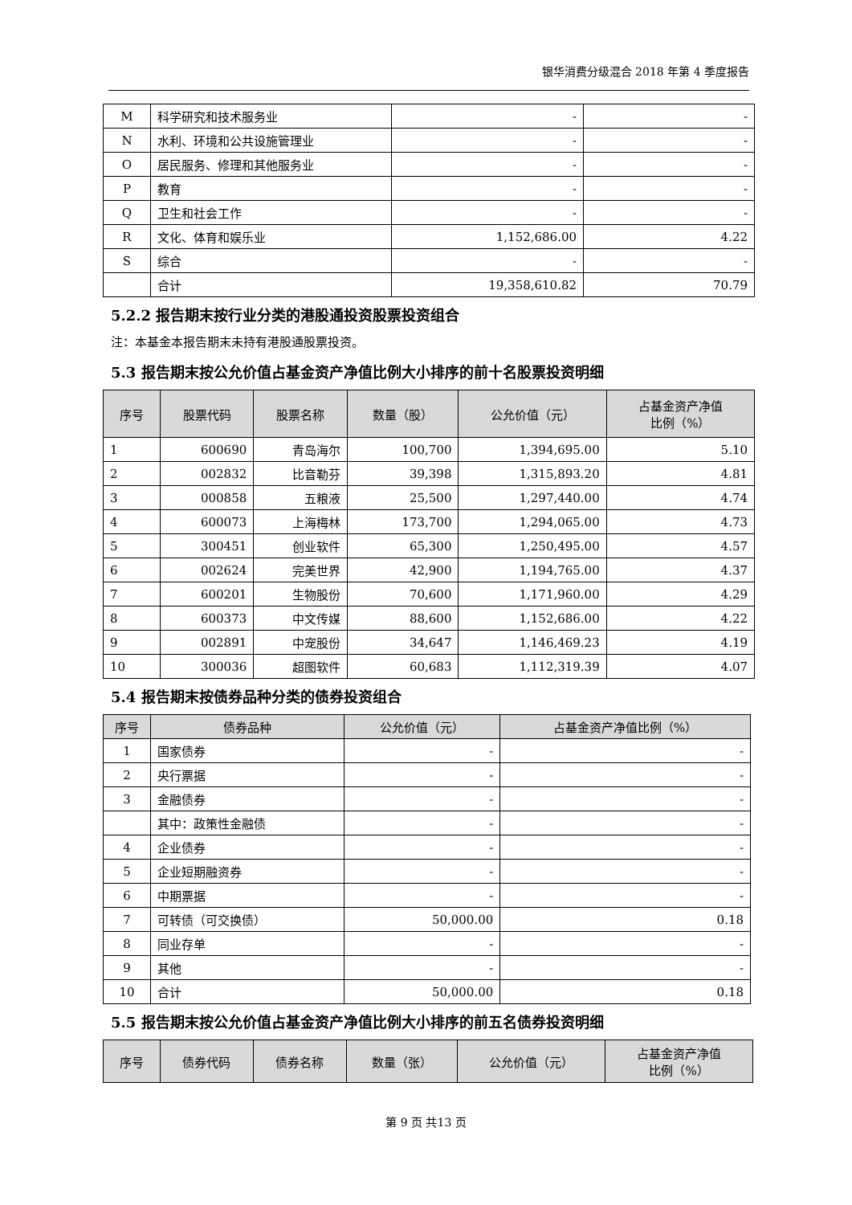银华消费分级混合 2018 年第 4 季度报告
| M | 科学研究和技术服务业 | - | - |
| N | 水利、环境和公共设施管理业 | - | - |
| O | 居民服务、修理和其他服务业 | - | - |
| P | 教育 | - | - |
| Q | 卫生和社会工作 | - | - |
| R | 文化、体育和娱乐业 | 1,152,686.00 | 4.22 |
| S | 综合 | - | - |
| | 合计 | 19,358,610.82 | 70.79 |
5.2.2 报告期末按行业分类的港股通投资股票投资组合
注：本基金本报告期末未持有港股通股票投资。
5.3 报告期末按公允价值占基金资产净值比例大小排序的前十名股票投资明细
| 序号 | 股票代码 | 股票名称 | 数量（股） | 公允价值（元） | 占基金资产净值 比例（%） |
| --- | --- | --- | --- | --- | --- |
| 1 | 600690 | 青岛海尔 | 100,700 | 1,394,695.00 | 5.10 |
| 2 | 002832 | 比音勒芬 | 39,398 | 1,315,893.20 | 4.81 |
| 3 | 000858 | 五粮液 | 25,500 | 1,297,440.00 | 4.74 |
| 4 | 600073 | 上海梅林 | 173,700 | 1,294,065.00 | 4.73 |
| 5 | 300451 | 创业软件 | 65,300 | 1,250,495.00 | 4.57 |
| 6 | 002624 | 完美世界 | 42,900 | 1,194,765.00 | 4.37 |
| 7 | 600201 | 生物股份 | 70,600 | 1,171,960.00 | 4.29 |
| 8 | 600373 | 中文传媒 | 88,600 | 1,152,686.00 | 4.22 |
| 9 | 002891 | 中宠股份 | 34,647 | 1,146,469.23 | 4.19 |
| 10 | 300036 | 超图软件 | 60,683 | 1,112,319.39 | 4.07 |
5.4 报告期末按债券品种分类的债券投资组合
| 序号 | 债券品种 | 公允价值（元） | 占基金资产净值比例（%） |
| --- | --- | --- | --- |
| 1 | 国家债券 | - | - |
| 2 | 央行票据 | - | - |
| 3 | 金融债券 | - | - |
| | 其中：政策性金融债 | - | - |
| 4 | 企业债券 | - | - |
| 5 | 企业短期融资券 | - | - |
| 6 | 中期票据 | - | - |
| 7 | 可转债（可交换债） | 50,000.00 | 0.18 |
| 8 | 同业存单 | - | - |
| 9 | 其他 | - | - |
| 10 | 合计 | 50,000.00 | 0.18 |
5.5 报告期末按公允价值占基金资产净值比例大小排序的前五名债券投资明细
| 序号 | 债券代码 | 债券名称 | 数量（张） | 公允价值（元） | 占基金资产净值 比例（%） |
| --- | --- | --- | --- | --- | --- |
第 9 页 共13 页